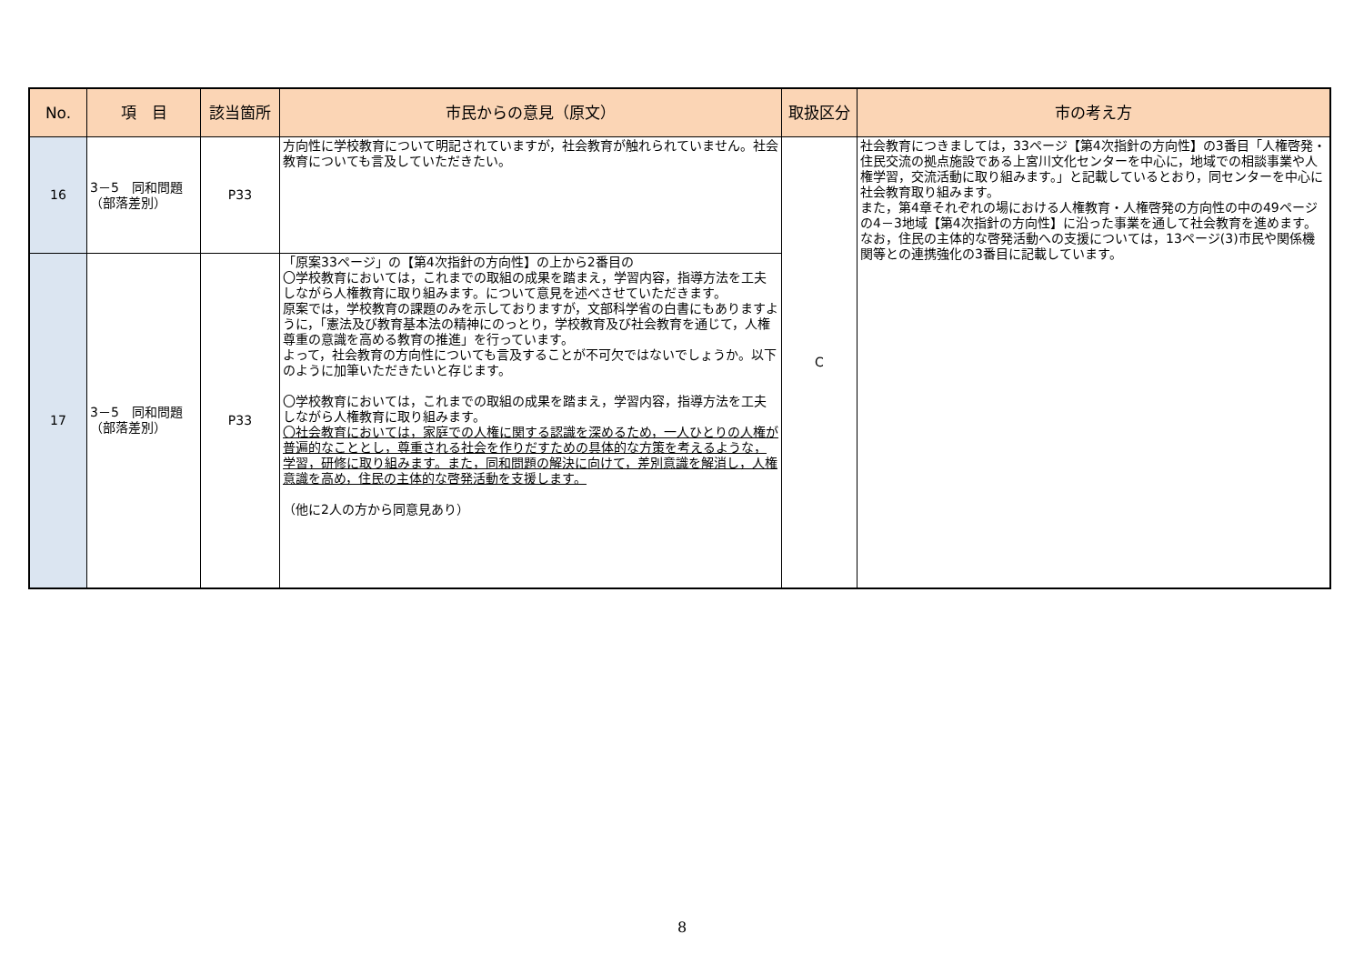| No. | 項 目 | 該当箇所 | 市民からの意見（原文） | 取扱区分 | 市の考え方 |
| --- | --- | --- | --- | --- | --- |
| 16 | 3－5 同和問題 （部落差別） | P33 | 方向性に学校教育について明記されていますが，社会教育が触れられていません。社会教育についても言及していただきたい。 | C | 社会教育につきましては，33ページ【第4次指針の方向性】の3番目「人権啓発・住民交流の拠点施設である上宮川文化センターを中心に，地域での相談事業や人権学習，交流活動に取り組みます。」と記載しているとおり，同センターを中心に社会教育取り組みます。 また，第4章それぞれの場における人権教育・人権啓発の方向性の中の49ページの4－3地域【第4次指針の方向性】に沿った事業を通して社会教育を進めます。 なお，住民の主体的な啓発活動への支援については，13ページ(3)市民や関係機関等との連携強化の3番目に記載しています。 |
| 17 | 3－5 同和問題 （部落差別） | P33 | 「原案33ページ」の【第4次指針の方向性】の上から2番目の 〇学校教育においては，これまでの取組の成果を踏まえ，学習内容，指導方法を工夫しながら人権教育に取り組みます。について意見を述べさせていただきます。 原案では，学校教育の課題のみを示しておりますが，文部科学省の白書にもありますように，「憲法及び教育基本法の精神にのっとり，学校教育及び社会教育を通じて，人権尊重の意識を高める教育の推進」を行っています。 よって，社会教育の方向性についても言及することが不可欠ではないでしょうか。以下のように加筆いただきたいと存じます。 〇学校教育においては，これまでの取組の成果を踏まえ，学習内容，指導方法を工夫しながら人権教育に取り組みます。 〇社会教育においては，家庭での人権に関する認識を深めるため，一人ひとりの人権が普遍的なこととし，尊重される社会を作りだすための具体的な方策を考えるような，学習，研修に取り組みます。また，同和問題の解決に向けて，差別意識を解消し，人権意識を高め，住民の主体的な啓発活動を支援します。 （他に2人の方から同意見あり） | | |
8